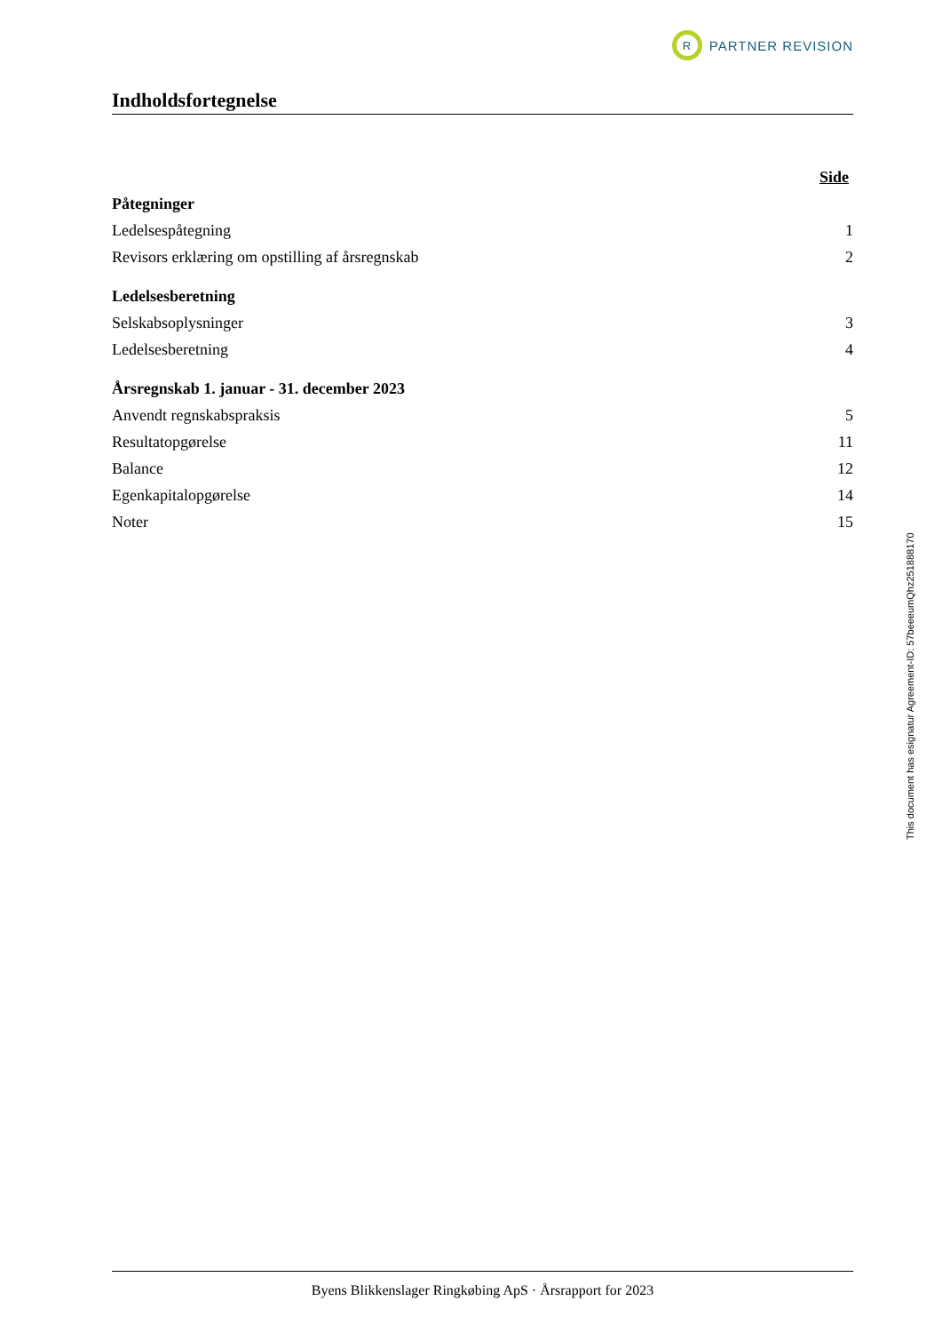R
PARTNER REVISION
Indholdsfortegnelse
| | Side |
| Påtegninger | |
| Ledelsespåtegning | 1 |
| Revisors erklæring om opstilling af årsregnskab | 2 |
| Ledelsesberetning | |
| Selskabsoplysninger | 3 |
| Ledelsesberetning | 4 |
| Årsregnskab 1. januar - 31. december 2023 | |
| Anvendt regnskabspraksis | 5 |
| Resultatopgørelse | 11 |
| Balance | 12 |
| Egenkapitalopgørelse | 14 |
| Noter | 15 |
This document has esignatur Agreement-ID: 57beeeumQhz251888170
Byens Blikkenslager Ringkøbing ApS · Årsrapport for 2023